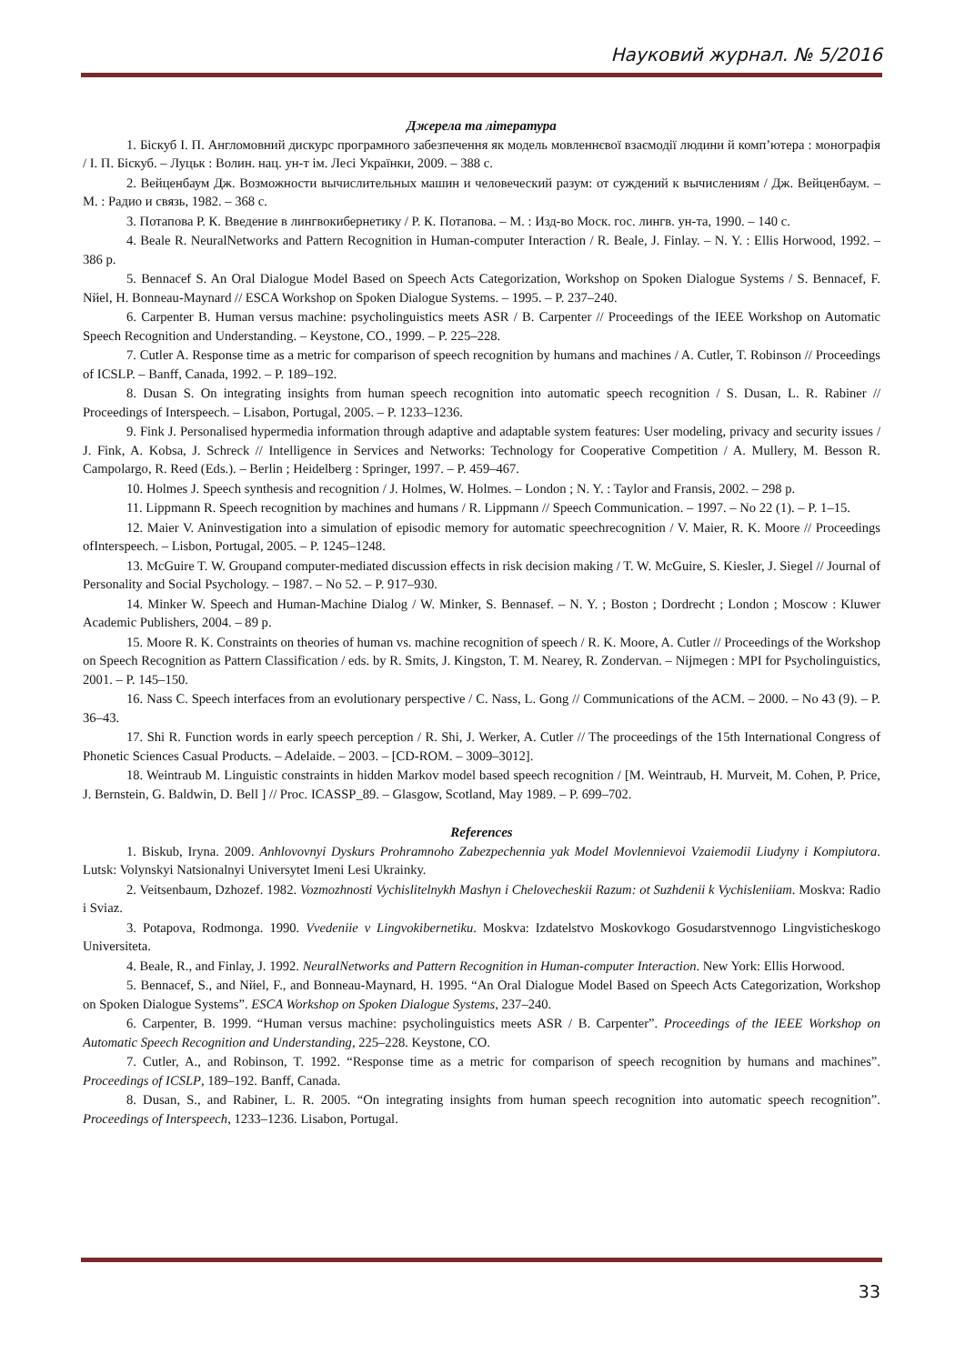Науковий журнал. № 5/2016
Джерела та література
1. Біскуб І. П. Англомовний дискурс програмного забезпечення як модель мовленнєвої взаємодії людини й комп’ютера : монографія / І. П. Біскуб. – Луцьк : Волин. нац. ун-т ім. Лесі Українки, 2009. – 388 с.
2. Вейценбаум Дж. Возможности вычислительных машин и человеческий разум: от суждений к вычислениям / Дж. Вейценбаум. – М. : Радио и связь, 1982. – 368 с.
3. Потапова Р. К. Введение в лингвокибернетику / Р. К. Потапова. – М. : Изд-во Моск. гос. лингв. ун-та, 1990. – 140 с.
4. Beale R. NeuralNetworks and Pattern Recognition in Human-computer Interaction / R. Beale, J. Finlay. – N. Y. : Ellis Horwood, 1992. – 386 p.
5. Bennacef S. An Oral Dialogue Model Based on Speech Acts Categorization, Workshop on Spoken Dialogue Systems / S. Bennacef, F. Nйel, H. Bonneau-Maynard // ESCA Workshop on Spoken Dialogue Systems. – 1995. – P. 237–240.
6. Carpenter B. Human versus machine: psycholinguistics meets ASR / B. Carpenter // Proceedings of the IEEE Workshop on Automatic Speech Recognition and Understanding. – Keystone, CO., 1999. – P. 225–228.
7. Cutler A. Response time as a metric for comparison of speech recognition by humans and machines / A. Cutler, T. Robinson // Proceedings of ICSLP. – Banff, Canada, 1992. – P. 189–192.
8. Dusan S. On integrating insights from human speech recognition into automatic speech recognition / S. Dusan, L. R. Rabiner // Proceedings of Interspeech. – Lisabon, Portugal, 2005. – P. 1233–1236.
9. Fink J. Personalised hypermedia information through adaptive and adaptable system features: User modeling, privacy and security issues / J. Fink, A. Kobsa, J. Schreck // Intelligence in Services and Networks: Technology for Cooperative Competition / A. Mullery, M. Besson R. Campolargo, R. Reed (Eds.). – Berlin ; Heidelberg : Springer, 1997. – P. 459–467.
10. Holmes J. Speech synthesis and recognition / J. Holmes, W. Holmes. – London ; N. Y. : Taylor and Fransis, 2002. – 298 p.
11. Lippmann R. Speech recognition by machines and humans / R. Lippmann // Speech Communication. – 1997. – No 22 (1). – P. 1–15.
12. Maier V. Aninvestigation into a simulation of episodic memory for automatic speechrecognition / V. Maier, R. K. Moore // Proceedings ofInterspeech. – Lisbon, Portugal, 2005. – P. 1245–1248.
13. McGuire T. W. Groupand computer-mediated discussion effects in risk decision making / T. W. McGuire, S. Kiesler, J. Siegel // Journal of Personality and Social Psychology. – 1987. – No 52. – P. 917–930.
14. Minker W. Speech and Human-Machine Dialog / W. Minker, S. Bennasef. – N. Y. ; Boston ; Dordrecht ; London ; Moscow : Kluwer Academic Publishers, 2004. – 89 p.
15. Moore R. K. Constraints on theories of human vs. machine recognition of speech / R. K. Moore, A. Cutler // Proceedings of the Workshop on Speech Recognition as Pattern Classification / eds. by R. Smits, J. Kingston, T. M. Nearey, R. Zondervan. – Nijmegen : MPI for Psycholinguistics, 2001. – P. 145–150.
16. Nass C. Speech interfaces from an evolutionary perspective / C. Nass, L. Gong // Communications of the ACM. – 2000. – No 43 (9). – P. 36–43.
17. Shi R. Function words in early speech perception / R. Shi, J. Werker, A. Cutler // The proceedings of the 15th International Congress of Phonetic Sciences Casual Products. – Adelaide. – 2003. – [CD-ROM. – 3009–3012].
18. Weintraub M. Linguistic constraints in hidden Markov model based speech recognition / [M. Weintraub, H. Murveit, M. Cohen, P. Price, J. Bernstein, G. Baldwin, D. Bell ] // Proc. ICASSP_89. – Glasgow, Scotland, May 1989. – P. 699–702.
References
1. Biskub, Iryna. 2009. Anhlovovnyi Dyskurs Prohramnoho Zabezpechennia yak Model Movlennievoi Vzaiemodii Liudyny i Kompiutora. Lutsk: Volynskyi Natsionalnyi Universytet Imeni Lesi Ukrainky.
2. Veitsenbaum, Dzhozef. 1982. Vozmozhnosti Vychislitelnykh Mashyn i Chelovecheskii Razum: ot Suzhdenii k Vychisleniiam. Moskva: Radio i Sviaz.
3. Potapova, Rodmonga. 1990. Vvedeniie v Lingvokibernetiku. Moskva: Izdatelstvo Moskovkogo Gosudarstvennogo Lingvisticheskogo Universiteta.
4. Beale, R., and Finlay, J. 1992. NeuralNetworks and Pattern Recognition in Human-computer Interaction. New York: Ellis Horwood.
5. Bennacef, S., and Nйel, F., and Bonneau-Maynard, H. 1995. “An Oral Dialogue Model Based on Speech Acts Categorization, Workshop on Spoken Dialogue Systems”. ESCA Workshop on Spoken Dialogue Systems, 237–240.
6. Carpenter, B. 1999. “Human versus machine: psycholinguistics meets ASR / B. Carpenter”. Proceedings of the IEEE Workshop on Automatic Speech Recognition and Understanding, 225–228. Keystone, CO.
7. Cutler, A., and Robinson, T. 1992. “Response time as a metric for comparison of speech recognition by humans and machines”. Proceedings of ICSLP, 189–192. Banff, Canada.
8. Dusan, S., and Rabiner, L. R. 2005. “On integrating insights from human speech recognition into automatic speech recognition”. Proceedings of Interspeech, 1233–1236. Lisabon, Portugal.
33